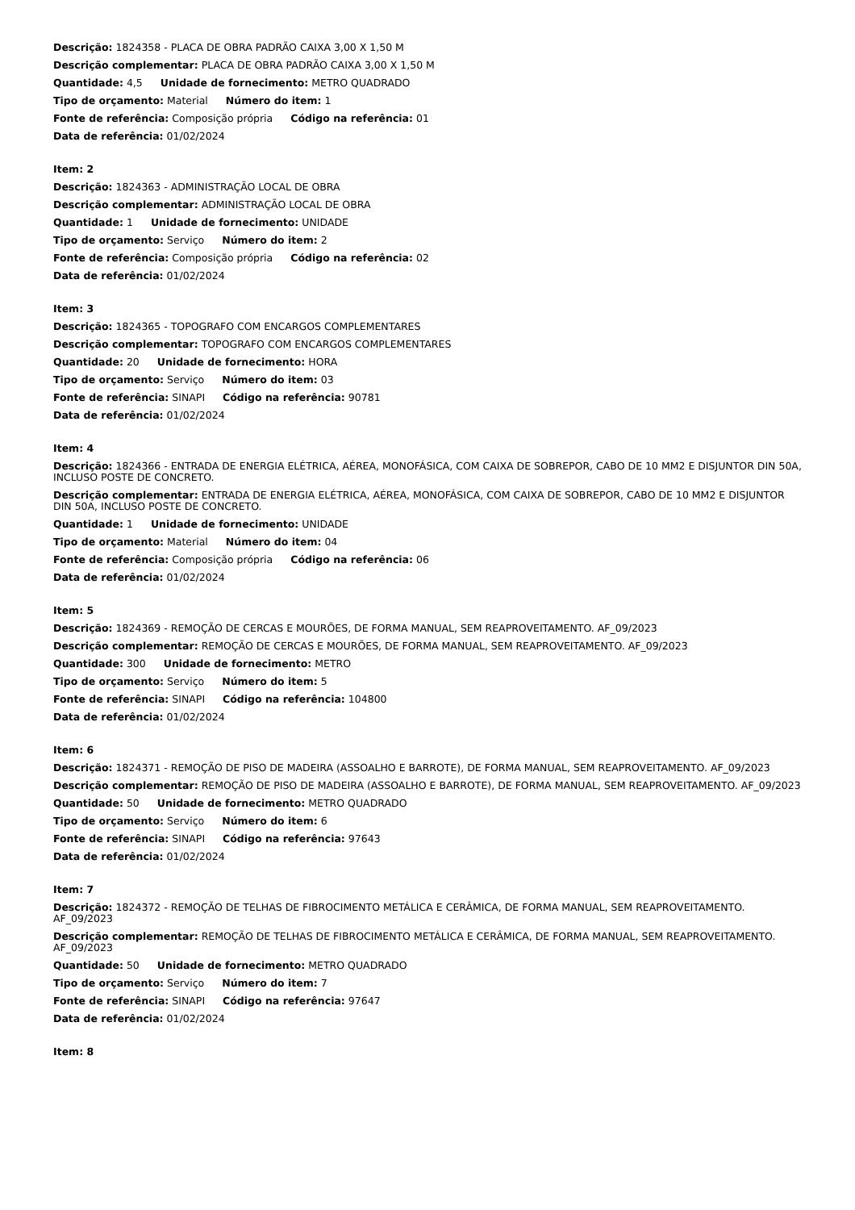Descrição: 1824358 - PLACA DE OBRA PADRÃO CAIXA 3,00 X 1,50 M
Descrição complementar: PLACA DE OBRA PADRÃO CAIXA 3,00 X 1,50 M
Quantidade: 4,5 Unidade de fornecimento: METRO QUADRADO
Tipo de orçamento: Material Número do item: 1
Fonte de referência: Composição própria Código na referência: 01
Data de referência: 01/02/2024
Item: 2
Descrição: 1824363 - ADMINISTRAÇÃO LOCAL DE OBRA
Descrição complementar: ADMINISTRAÇÃO LOCAL DE OBRA
Quantidade: 1 Unidade de fornecimento: UNIDADE
Tipo de orçamento: Serviço Número do item: 2
Fonte de referência: Composição própria Código na referência: 02
Data de referência: 01/02/2024
Item: 3
Descrição: 1824365 - TOPOGRAFO COM ENCARGOS COMPLEMENTARES
Descrição complementar: TOPOGRAFO COM ENCARGOS COMPLEMENTARES
Quantidade: 20 Unidade de fornecimento: HORA
Tipo de orçamento: Serviço Número do item: 03
Fonte de referência: SINAPI Código na referência: 90781
Data de referência: 01/02/2024
Item: 4
Descrição: 1824366 - ENTRADA DE ENERGIA ELÉTRICA, AÉREA, MONOFÁSICA, COM CAIXA DE SOBREPOR, CABO DE 10 MM2 E DISJUNTOR DIN 50A, INCLUSO POSTE DE CONCRETO.
Descrição complementar: ENTRADA DE ENERGIA ELÉTRICA, AÉREA, MONOFÁSICA, COM CAIXA DE SOBREPOR, CABO DE 10 MM2 E DISJUNTOR DIN 50A, INCLUSO POSTE DE CONCRETO.
Quantidade: 1 Unidade de fornecimento: UNIDADE
Tipo de orçamento: Material Número do item: 04
Fonte de referência: Composição própria Código na referência: 06
Data de referência: 01/02/2024
Item: 5
Descrição: 1824369 - REMOÇÃO DE CERCAS E MOURÕES, DE FORMA MANUAL, SEM REAPROVEITAMENTO. AF_09/2023
Descrição complementar: REMOÇÃO DE CERCAS E MOURÕES, DE FORMA MANUAL, SEM REAPROVEITAMENTO. AF_09/2023
Quantidade: 300 Unidade de fornecimento: METRO
Tipo de orçamento: Serviço Número do item: 5
Fonte de referência: SINAPI Código na referência: 104800
Data de referência: 01/02/2024
Item: 6
Descrição: 1824371 - REMOÇÃO DE PISO DE MADEIRA (ASSOALHO E BARROTE), DE FORMA MANUAL, SEM REAPROVEITAMENTO. AF_09/2023
Descrição complementar: REMOÇÃO DE PISO DE MADEIRA (ASSOALHO E BARROTE), DE FORMA MANUAL, SEM REAPROVEITAMENTO. AF_09/2023
Quantidade: 50 Unidade de fornecimento: METRO QUADRADO
Tipo de orçamento: Serviço Número do item: 6
Fonte de referência: SINAPI Código na referência: 97643
Data de referência: 01/02/2024
Item: 7
Descrição: 1824372 - REMOÇÃO DE TELHAS DE FIBROCIMENTO METÁLICA E CERÂMICA, DE FORMA MANUAL, SEM REAPROVEITAMENTO. AF_09/2023
Descrição complementar: REMOÇÃO DE TELHAS DE FIBROCIMENTO METÁLICA E CERÂMICA, DE FORMA MANUAL, SEM REAPROVEITAMENTO. AF_09/2023
Quantidade: 50 Unidade de fornecimento: METRO QUADRADO
Tipo de orçamento: Serviço Número do item: 7
Fonte de referência: SINAPI Código na referência: 97647
Data de referência: 01/02/2024
Item: 8